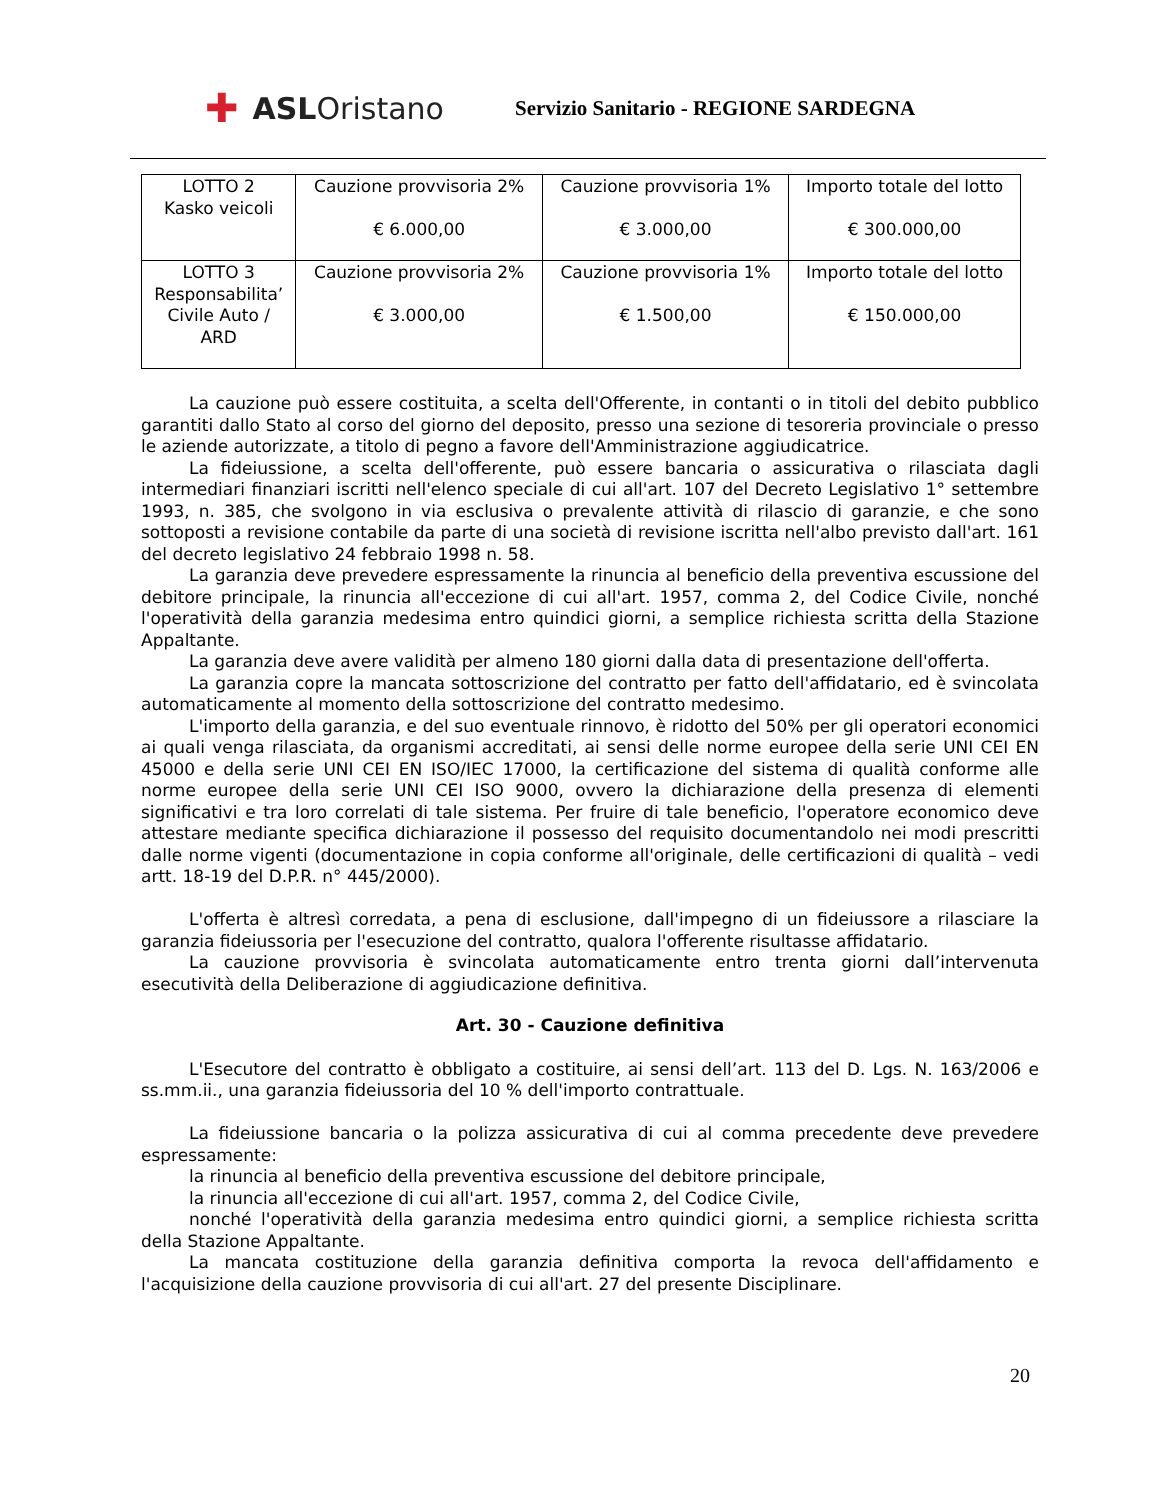✚ ASL Oristano
Servizio Sanitario - REGIONE SARDEGNA
| LOTTO 2 Kasko veicoli | Cauzione provvisoria 2% € 6.000,00 | Cauzione provvisoria 1% € 3.000,00 | Importo totale del lotto € 300.000,00 |
| LOTTO 3 Responsabilita’ Civile Auto / ARD | Cauzione provvisoria 2% € 3.000,00 | Cauzione provvisoria 1% € 1.500,00 | Importo totale del lotto € 150.000,00 |
La cauzione può essere costituita, a scelta dell'Offerente, in contanti o in titoli del debito pubblico garantiti dallo Stato al corso del giorno del deposito, presso una sezione di tesoreria provinciale o presso le aziende autorizzate, a titolo di pegno a favore dell'Amministrazione aggiudicatrice.
La fideiussione, a scelta dell'offerente, può essere bancaria o assicurativa o rilasciata dagli intermediari finanziari iscritti nell'elenco speciale di cui all'art. 107 del Decreto Legislativo 1° settembre 1993, n. 385, che svolgono in via esclusiva o prevalente attività di rilascio di garanzie, e che sono sottoposti a revisione contabile da parte di una società di revisione iscritta nell'albo previsto dall'art. 161 del decreto legislativo 24 febbraio 1998 n. 58.
La garanzia deve prevedere espressamente la rinuncia al beneficio della preventiva escussione del debitore principale, la rinuncia all'eccezione di cui all'art. 1957, comma 2, del Codice Civile, nonché l'operatività della garanzia medesima entro quindici giorni, a semplice richiesta scritta della Stazione Appaltante.
La garanzia deve avere validità per almeno 180 giorni dalla data di presentazione dell'offerta.
La garanzia copre la mancata sottoscrizione del contratto per fatto dell'affidatario, ed è svincolata automaticamente al momento della sottoscrizione del contratto medesimo.
L'importo della garanzia, e del suo eventuale rinnovo, è ridotto del 50% per gli operatori economici ai quali venga rilasciata, da organismi accreditati, ai sensi delle norme europee della serie UNI CEI EN 45000 e della serie UNI CEI EN ISO/IEC 17000, la certificazione del sistema di qualità conforme alle norme europee della serie UNI CEI ISO 9000, ovvero la dichiarazione della presenza di elementi significativi e tra loro correlati di tale sistema. Per fruire di tale beneficio, l'operatore economico deve attestare mediante specifica dichiarazione il possesso del requisito documentandolo nei modi prescritti dalle norme vigenti (documentazione in copia conforme all'originale, delle certificazioni di qualità – vedi artt. 18-19 del D.P.R. n° 445/2000).
L'offerta è altresì corredata, a pena di esclusione, dall'impegno di un fideiussore a rilasciare la garanzia fideiussoria per l'esecuzione del contratto, qualora l'offerente risultasse affidatario.
La cauzione provvisoria è svincolata automaticamente entro trenta giorni dall’intervenuta esecutività della Deliberazione di aggiudicazione definitiva.
Art. 30 - Cauzione definitiva
L'Esecutore del contratto è obbligato a costituire, ai sensi dell’art. 113 del D. Lgs. N. 163/2006 e ss.mm.ii., una garanzia fideiussoria del 10 % dell'importo contrattuale.
La fideiussione bancaria o la polizza assicurativa di cui al comma precedente deve prevedere espressamente:
la rinuncia al beneficio della preventiva escussione del debitore principale,
la rinuncia all'eccezione di cui all'art. 1957, comma 2, del Codice Civile,
nonché l'operatività della garanzia medesima entro quindici giorni, a semplice richiesta scritta della Stazione Appaltante.
La mancata costituzione della garanzia definitiva comporta la revoca dell'affidamento e l'acquisizione della cauzione provvisoria di cui all'art. 27 del presente Disciplinare.
20